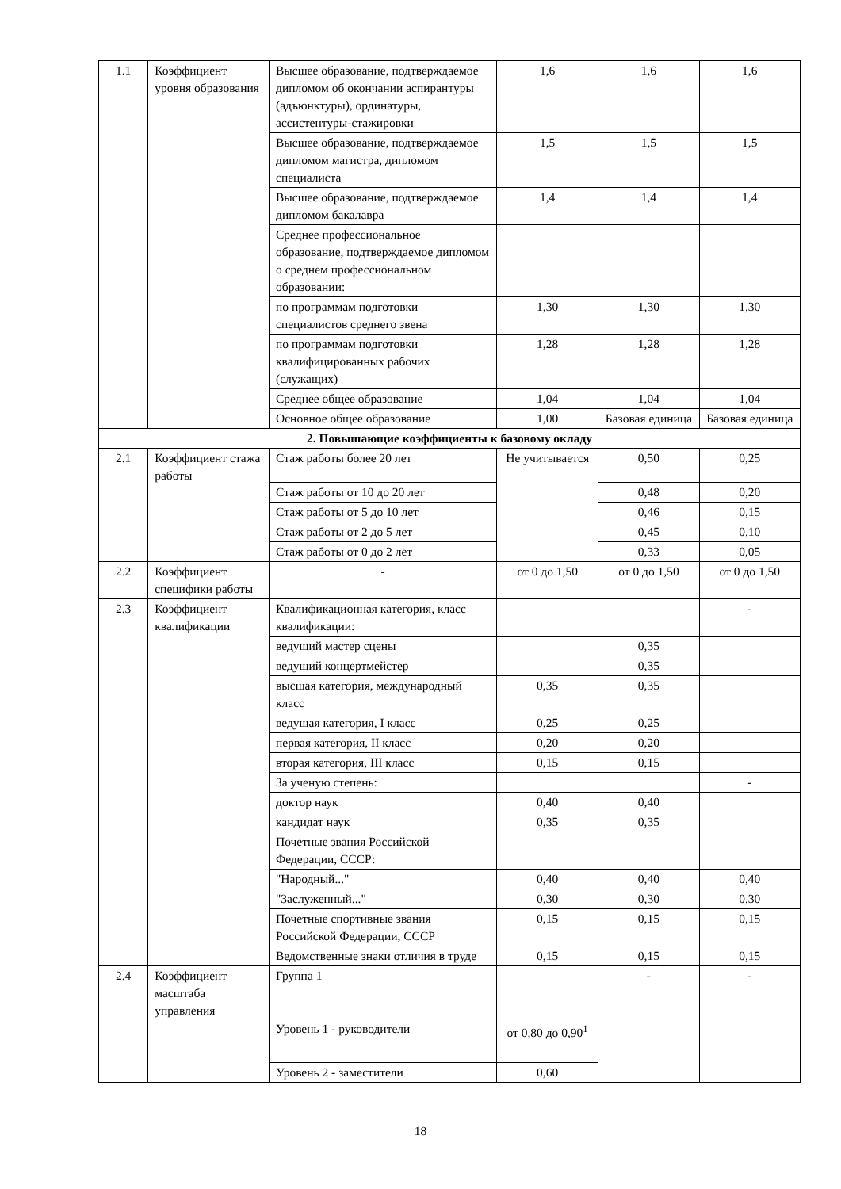| 1.1 | Коэффициент уровня образования | Высшее образование, подтверждаемое дипломом об окончании аспирантуры (адъюнктуры), ординатуры, ассистентуры-стажировки | 1,6 | 1,6 | 1,6 |
| | | Высшее образование, подтверждаемое дипломом магистра, дипломом специалиста | 1,5 | 1,5 | 1,5 |
| | | Высшее образование, подтверждаемое дипломом бакалавра | 1,4 | 1,4 | 1,4 |
| | | Среднее профессиональное образование, подтверждаемое дипломом о среднем профессиональном образовании: | | | |
| | | по программам подготовки специалистов среднего звена | 1,30 | 1,30 | 1,30 |
| | | по программам подготовки квалифицированных рабочих (служащих) | 1,28 | 1,28 | 1,28 |
| | | Среднее общее образование | 1,04 | 1,04 | 1,04 |
| | | Основное общее образование | 1,00 | Базовая единица | Базовая единица |
| 2. Повышающие коэффициенты к базовому окладу | | | | | |
| 2.1 | Коэффициент стажа работы | Стаж работы более 20 лет | Не учитывается | 0,50 | 0,25 |
| | | Стаж работы от 10 до 20 лет | | 0,48 | 0,20 |
| | | Стаж работы от 5 до 10 лет | | 0,46 | 0,15 |
| | | Стаж работы от 2 до 5 лет | | 0,45 | 0,10 |
| | | Стаж работы от 0 до 2 лет | | 0,33 | 0,05 |
| 2.2 | Коэффициент специфики работы | - | от 0 до 1,50 | от 0 до 1,50 | от 0 до 1,50 |
| 2.3 | Коэффициент квалификации | Квалификационная категория, класс квалификации: | | | - |
| | | ведущий мастер сцены | | 0,35 | |
| | | ведущий концертмейстер | | 0,35 | |
| | | высшая категория, международный класс | 0,35 | 0,35 | |
| | | ведущая категория, I класс | 0,25 | 0,25 | |
| | | первая категория, II класс | 0,20 | 0,20 | |
| | | вторая категория, III класс | 0,15 | 0,15 | |
| | | За ученую степень: | | | - |
| | | доктор наук | 0,40 | 0,40 | |
| | | кандидат наук | 0,35 | 0,35 | |
| | | Почетные звания Российской Федерации, СССР: | | | |
| | | "Народный..." | 0,40 | 0,40 | 0,40 |
| | | "Заслуженный..." | 0,30 | 0,30 | 0,30 |
| | | Почетные спортивные звания Российской Федерации, СССР | 0,15 | 0,15 | 0,15 |
| | | Ведомственные знаки отличия в труде | 0,15 | 0,15 | 0,15 |
| 2.4 | Коэффициент масштаба управления | Группа 1 | | - | - |
| | | Уровень 1 - руководители | от 0,80 до 0,90<sup>1</sup> | | |
| | | Уровень 2 - заместители | 0,60 | | |
18